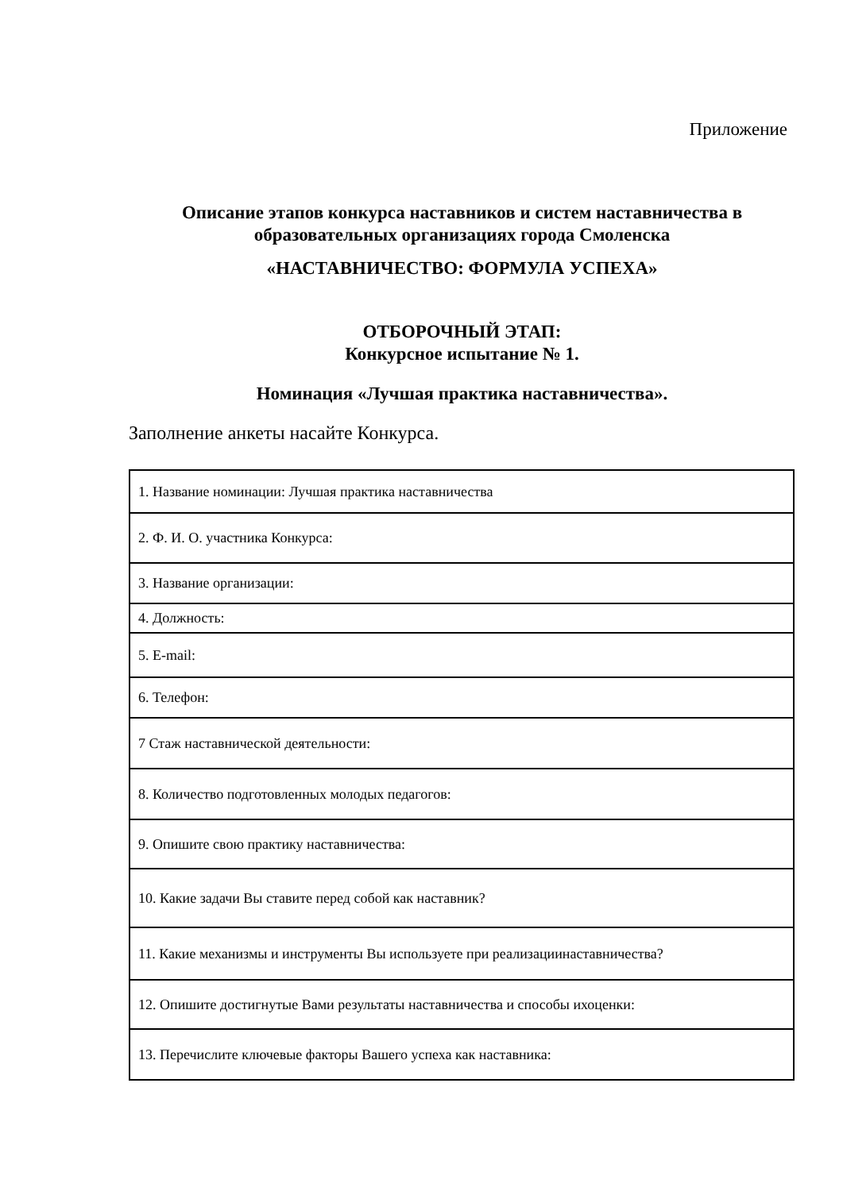Приложение
Описание этапов конкурса наставников и систем наставничества в образовательных организациях города Смоленска
«НАСТАВНИЧЕСТВО: ФОРМУЛА УСПЕХА»
ОТБОРОЧНЫЙ ЭТАП:
Конкурсное испытание № 1.
Номинация «Лучшая практика наставничества».
Заполнение анкеты насайте Конкурса.
| 1. Название номинации: Лучшая практика наставничества |
| 2. Ф. И. О. участника Конкурса: |
| 3. Название организации: |
| 4. Должность: |
| 5. E-mail: |
| 6. Телефон: |
| 7 Стаж наставнической деятельности: |
| 8. Количество подготовленных молодых педагогов: |
| 9. Опишите свою практику наставничества: |
| 10. Какие задачи Вы ставите перед собой как наставник? |
| 11. Какие механизмы и инструменты Вы используете при реализациинаставничества? |
| 12. Опишите достигнутые Вами результаты наставничества и способы ихоценки: |
| 13. Перечислите ключевые факторы Вашего успеха как наставника: |